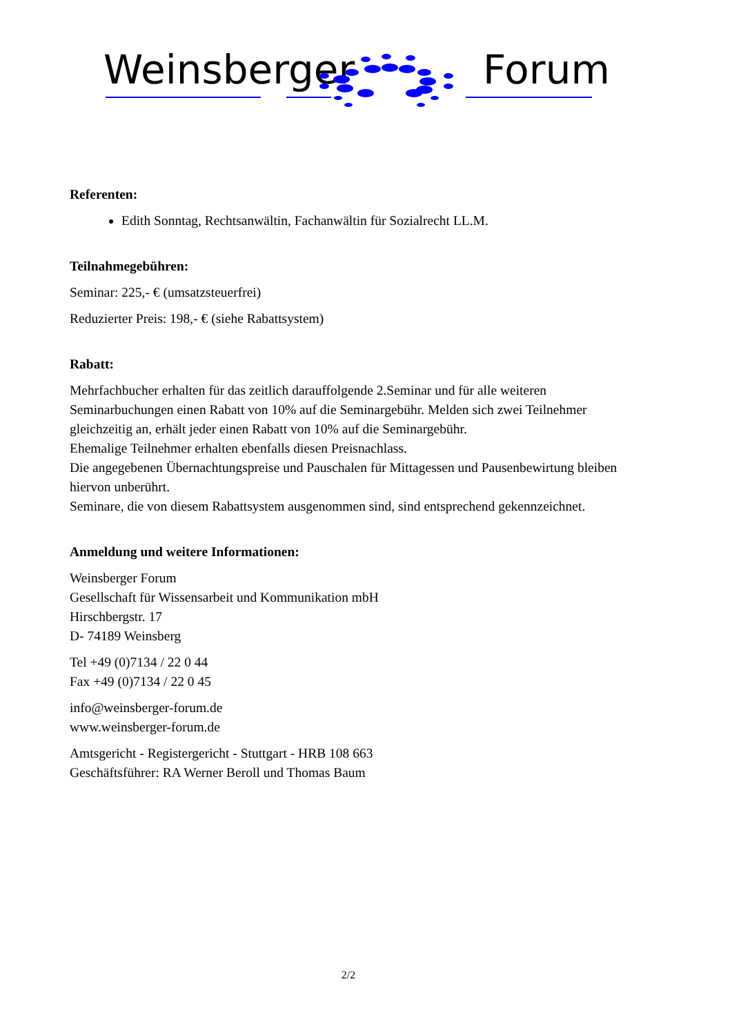Weinsberger Forum
Referenten:
Edith Sonntag, Rechtsanwältin, Fachanwältin für Sozialrecht LL.M.
Teilnahmegebühren:
Seminar: 225,- € (umsatzsteuerfrei)
Reduzierter Preis: 198,- € (siehe Rabattsystem)
Rabatt:
Mehrfachbucher erhalten für das zeitlich darauffolgende 2.Seminar und für alle weiteren Seminarbuchungen einen Rabatt von 10% auf die Seminargebühr. Melden sich zwei Teilnehmer gleichzeitig an, erhält jeder einen Rabatt von 10% auf die Seminargebühr.
Ehemalige Teilnehmer erhalten ebenfalls diesen Preisnachlass.
Die angegebenen Übernachtungspreise und Pauschalen für Mittagessen und Pausenbewirtung bleiben hiervon unberührt.
Seminare, die von diesem Rabattsystem ausgenommen sind, sind entsprechend gekennzeichnet.
Anmeldung und weitere Informationen:
Weinsberger Forum
Gesellschaft für Wissensarbeit und Kommunikation mbH
Hirschbergstr. 17
D- 74189 Weinsberg
Tel +49 (0)7134 / 22 0 44
Fax +49 (0)7134 / 22 0 45
info@weinsberger-forum.de
www.weinsberger-forum.de
Amtsgericht - Registergericht - Stuttgart - HRB 108 663
Geschäftsführer: RA Werner Beroll und Thomas Baum
2/2